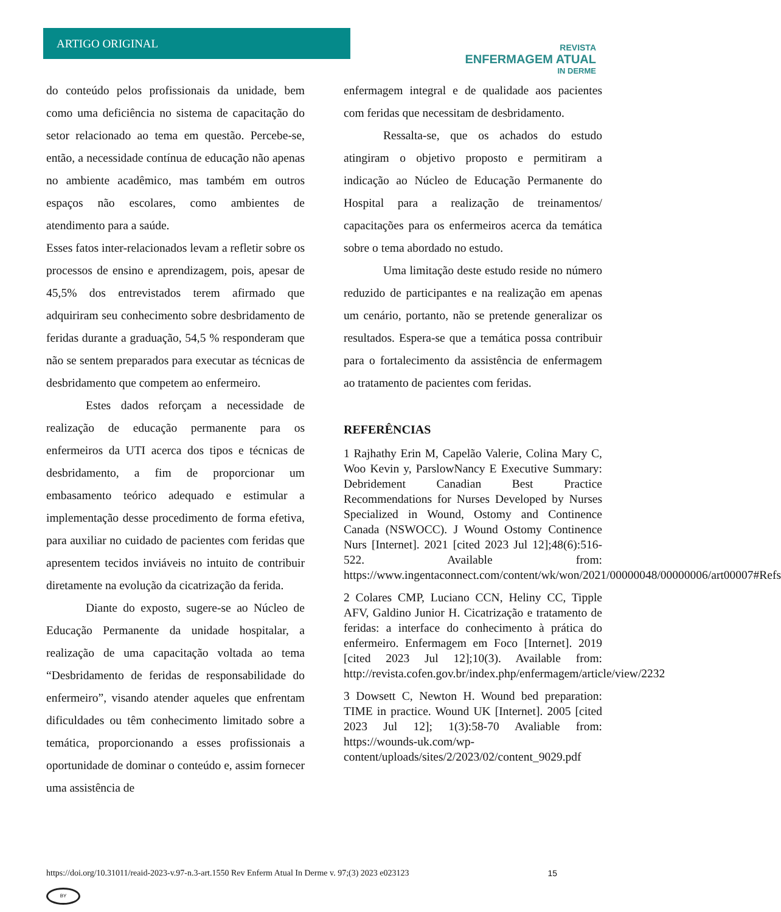ARTIGO ORIGINAL
REVISTA
ENFERMAGEM ATUAL
IN DERME
do conteúdo pelos profissionais da unidade, bem como uma deficiência no sistema de capacitação do setor relacionado ao tema em questão. Percebe-se, então, a necessidade contínua de educação não apenas no ambiente acadêmico, mas também em outros espaços não escolares, como ambientes de atendimento para a saúde.
Esses fatos inter-relacionados levam a refletir sobre os processos de ensino e aprendizagem, pois, apesar de 45,5% dos entrevistados terem afirmado que adquiriram seu conhecimento sobre desbridamento de feridas durante a graduação, 54,5 % responderam que não se sentem preparados para executar as técnicas de desbridamento que competem ao enfermeiro.
Estes dados reforçam a necessidade de realização de educação permanente para os enfermeiros da UTI acerca dos tipos e técnicas de desbridamento, a fim de proporcionar um embasamento teórico adequado e estimular a implementação desse procedimento de forma efetiva, para auxiliar no cuidado de pacientes com feridas que apresentem tecidos inviáveis no intuito de contribuir diretamente na evolução da cicatrização da ferida.
Diante do exposto, sugere-se ao Núcleo de Educação Permanente da unidade hospitalar, a realização de uma capacitação voltada ao tema “Desbridamento de feridas de responsabilidade do enfermeiro”, visando atender aqueles que enfrentam dificuldades ou têm conhecimento limitado sobre a temática, proporcionando a esses profissionais a oportunidade de dominar o conteúdo e, assim fornecer uma assistência de
enfermagem integral e de qualidade aos pacientes com feridas que necessitam de desbridamento.
Ressalta-se, que os achados do estudo atingiram o objetivo proposto e permitiram a indicação ao Núcleo de Educação Permanente do Hospital para a realização de treinamentos/ capacitações para os enfermeiros acerca da temática sobre o tema abordado no estudo.
Uma limitação deste estudo reside no número reduzido de participantes e na realização em apenas um cenário, portanto, não se pretende generalizar os resultados. Espera-se que a temática possa contribuir para o fortalecimento da assistência de enfermagem ao tratamento de pacientes com feridas.
REFERÊNCIAS
1 Rajhathy Erin M, Capelão Valerie, Colina Mary C, Woo Kevin y, ParslowNancy E Executive Summary: Debridement Canadian Best Practice Recommendations for Nurses Developed by Nurses Specialized in Wound, Ostomy and Continence Canada (NSWOCC). J Wound Ostomy Continence Nurs [Internet]. 2021 [cited 2023 Jul 12];48(6):516-522. Available from: https://www.ingentaconnect.com/content/wk/won/2021/00000048/00000006/art00007#Refs
2 Colares CMP, Luciano CCN, Heliny CC, Tipple AFV, Galdino Junior H. Cicatrização e tratamento de feridas: a interface do conhecimento à prática do enfermeiro. Enfermagem em Foco [Internet]. 2019 [cited 2023 Jul 12];10(3). Available from: http://revista.cofen.gov.br/index.php/enfermagem/article/view/2232
3 Dowsett C, Newton H. Wound bed preparation: TIME in practice. Wound UK [Internet]. 2005 [cited 2023 Jul 12]; 1(3):58-70 Avaliable from: https://wounds-uk.com/wp-content/uploads/sites/2/2023/02/content_9029.pdf
15 https://doi.org/10.31011/reaid-2023-v.97-n.3-art.1550 Rev Enferm Atual In Derme v. 97;(3) 2023 e023123
BY